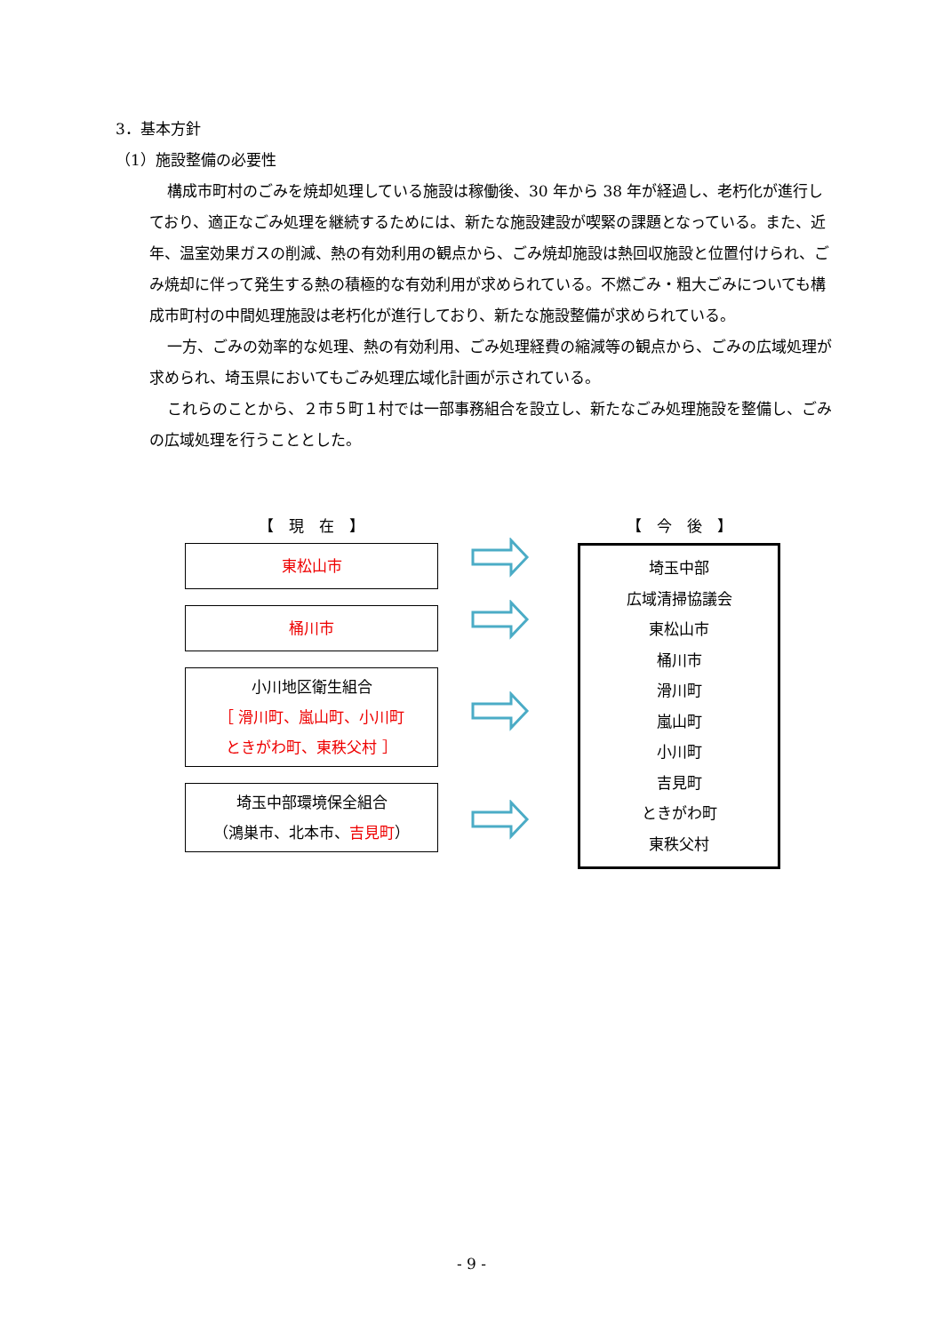3．基本方針
（1）施設整備の必要性
構成市町村のごみを焼却処理している施設は稼働後、30 年から 38 年が経過し、老朽化が進行しており、適正なごみ処理を継続するためには、新たな施設建設が喫緊の課題となっている。また、近年、温室効果ガスの削減、熱の有効利用の観点から、ごみ焼却施設は熱回収施設と位置付けられ、ごみ焼却に伴って発生する熱の積極的な有効利用が求められている。不燃ごみ・粗大ごみについても構成市町村の中間処理施設は老朽化が進行しており、新たな施設整備が求められている。
一方、ごみの効率的な処理、熱の有効利用、ごみ処理経費の縮減等の観点から、ごみの広域処理が求められ、埼玉県においてもごみ処理広域化計画が示されている。
これらのことから、２市５町１村では一部事務組合を設立し、新たなごみ処理施設を整備し、ごみの広域処理を行うこととした。
【　現　在　】
東松山市
桶川市
小川地区衛生組合
［ 滑川町、嵐山町、小川町
ときがわ町、東秩父村 ］
埼玉中部環境保全組合
（鴻巣市、北本市、吉見町）
【　今　後　】
埼玉中部
広域清掃協議会
東松山市
桶川市
滑川町
嵐山町
小川町
吉見町
ときがわ町
東秩父村
- 9 -